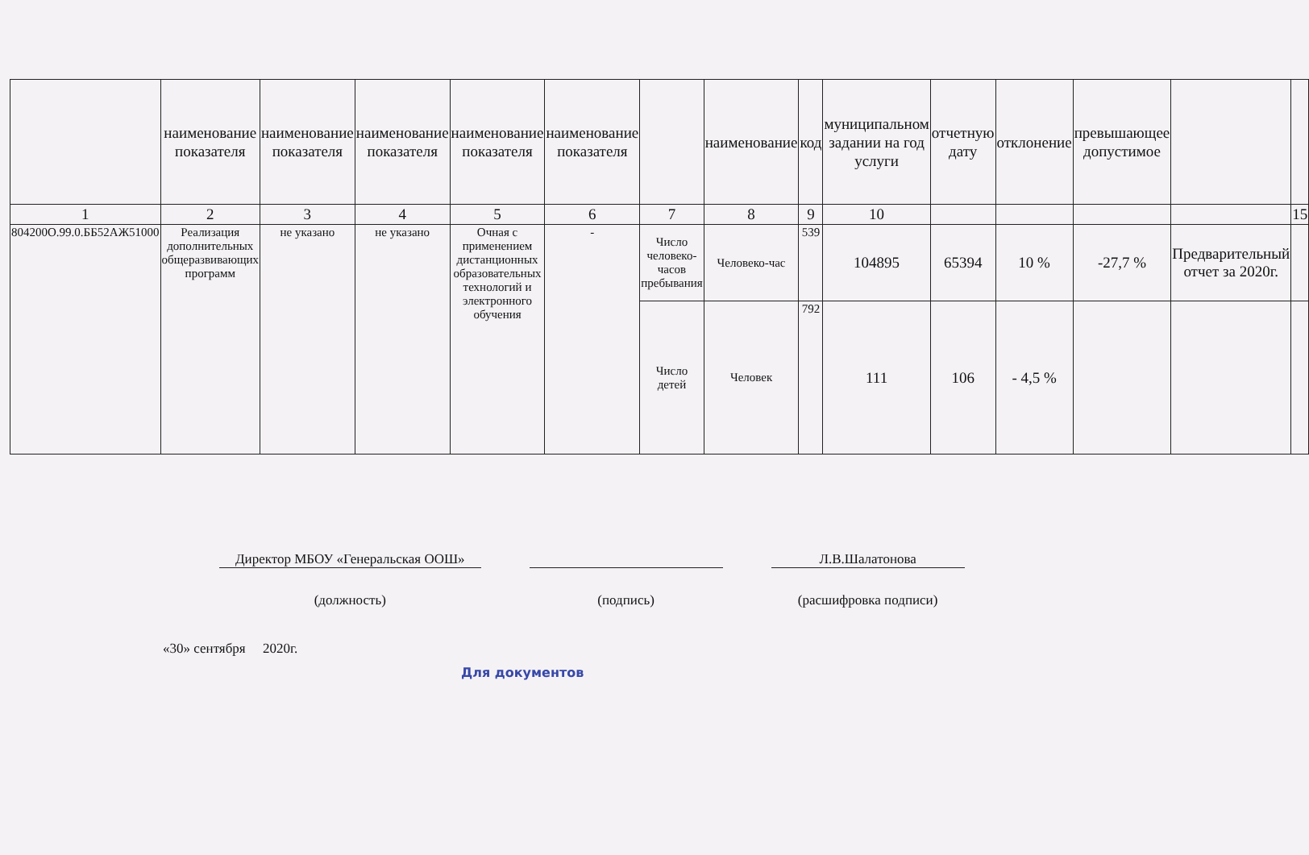| | наименование показателя | наименование показателя | наименование показателя | наименование показателя | наименование показателя | | наименование | код | муниципальном задании на год услуги | отчетную дату | отклонение | превышающее допустимое | | |
| --- | --- | --- | --- | --- | --- | --- | --- | --- | --- | --- | --- | --- | --- | --- |
| 1 | 2 | 3 | 4 | 5 | 6 | 7 | 8 | 9 | 10 | | | | | 15 |
| 804200О.99.0.ББ52АЖ51000 | Реализация дополнительных общеразвивающих программ | не указано | не указано | Очная с применением дистанционных образовательных технологий и электронного обучения | - | Число человеко-часов пребывания | Человеко-час | 539 | 104895 | 65394 | 10 % | -27,7 % | Предварительный отчет за 2020г. | |
| | | | | | | Число детей | Человек | 792 | 111 | 106 | - 4,5 % | | | |
Директор МБОУ «Генеральская ООШ»
(должность)
(подпись)
Л.В.Шалатонова
(расшифровка подписи)
«30» сентября 2020г.
Для документов